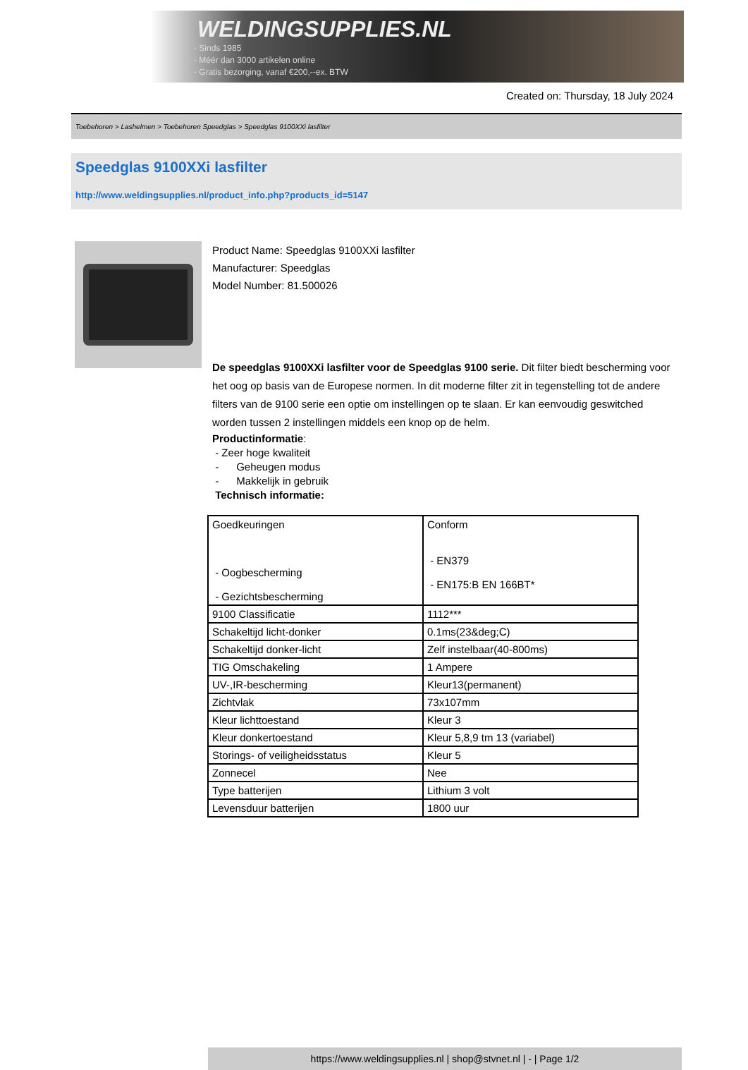WELDINGSUPPLIES.NL
- Sinds 1985
- Méér dan 3000 artikelen online
- Gratis bezorging, vanaf €200,--ex. BTW
Created on: Thursday, 18 July 2024
Toebehoren > Lashelmen > Toebehoren Speedglas > Speedglas 9100XXi lasfilter
Speedglas 9100XXi lasfilter
http://www.weldingsupplies.nl/product_info.php?products_id=5147
Product Name: Speedglas 9100XXi lasfilter
Manufacturer: Speedglas
Model Number: 81.500026
De speedglas 9100XXi lasfilter voor de Speedglas 9100 serie. Dit filter biedt bescherming voor het oog op basis van de Europese normen. In dit moderne filter zit in tegenstelling tot de andere filters van de 9100 serie een optie om instellingen op te slaan. Er kan eenvoudig geswitched worden tussen 2 instellingen middels een knop op de helm.
Productinformatie:
- Zeer hoge kwaliteit
- Geheugen modus
- Makkelijk in gebruik
Technisch informatie:
| Goedkeuringen - Oogbescherming - Gezichtsbescherming | Conform - EN379 - EN175:B EN 166BT* |
| 9100 Classificatie | 1112*** |
| Schakeltijd licht-donker | 0.1ms(23&deg;C) |
| Schakeltijd donker-licht | Zelf instelbaar(40-800ms) |
| TIG Omschakeling | 1 Ampere |
| UV-,IR-bescherming | Kleur13(permanent) |
| Zichtvlak | 73x107mm |
| Kleur lichttoestand | Kleur 3 |
| Kleur donkertoestand | Kleur 5,8,9 tm 13 (variabel) |
| Storings- of veiligheidsstatus | Kleur 5 |
| Zonnecel | Nee |
| Type batterijen | Lithium 3 volt |
| Levensduur batterijen | 1800 uur |
https://www.weldingsupplies.nl | shop@stvnet.nl | - | Page 1/2